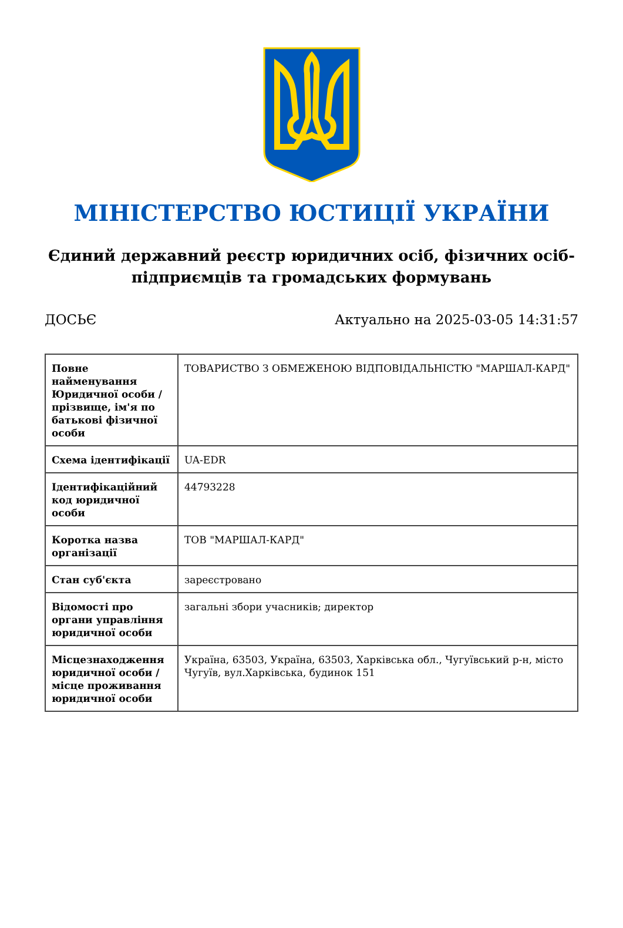МІНІСТЕРСТВО ЮСТИЦІЇ УКРАЇНИ
Єдиний державний реєстр юридичних осіб, фізичних осіб-підприємців та громадських формувань
ДОСЬЄ Актуально на 2025-03-05 14:31:57
| Повне найменування Юридичної особи / прізвище, ім'я по батькові фізичної особи | ТОВАРИСТВО З ОБМЕЖЕНОЮ ВІДПОВІДАЛЬНІСТЮ "МАРШАЛ-КАРД" |
| Схема ідентифікації | UA-EDR |
| Ідентифікаційний код юридичної особи | 44793228 |
| Коротка назва організації | ТОВ "МАРШАЛ-КАРД" |
| Стан суб'єкта | зареєстровано |
| Відомості про органи управління юридичної особи | загальні збори учасників; директор |
| Місцезнаходження юридичної особи / місце проживання юридичної особи | Україна, 63503, Україна, 63503, Харківська обл., Чугуївський р-н, місто Чугуїв, вул.Харківська, будинок 151 |